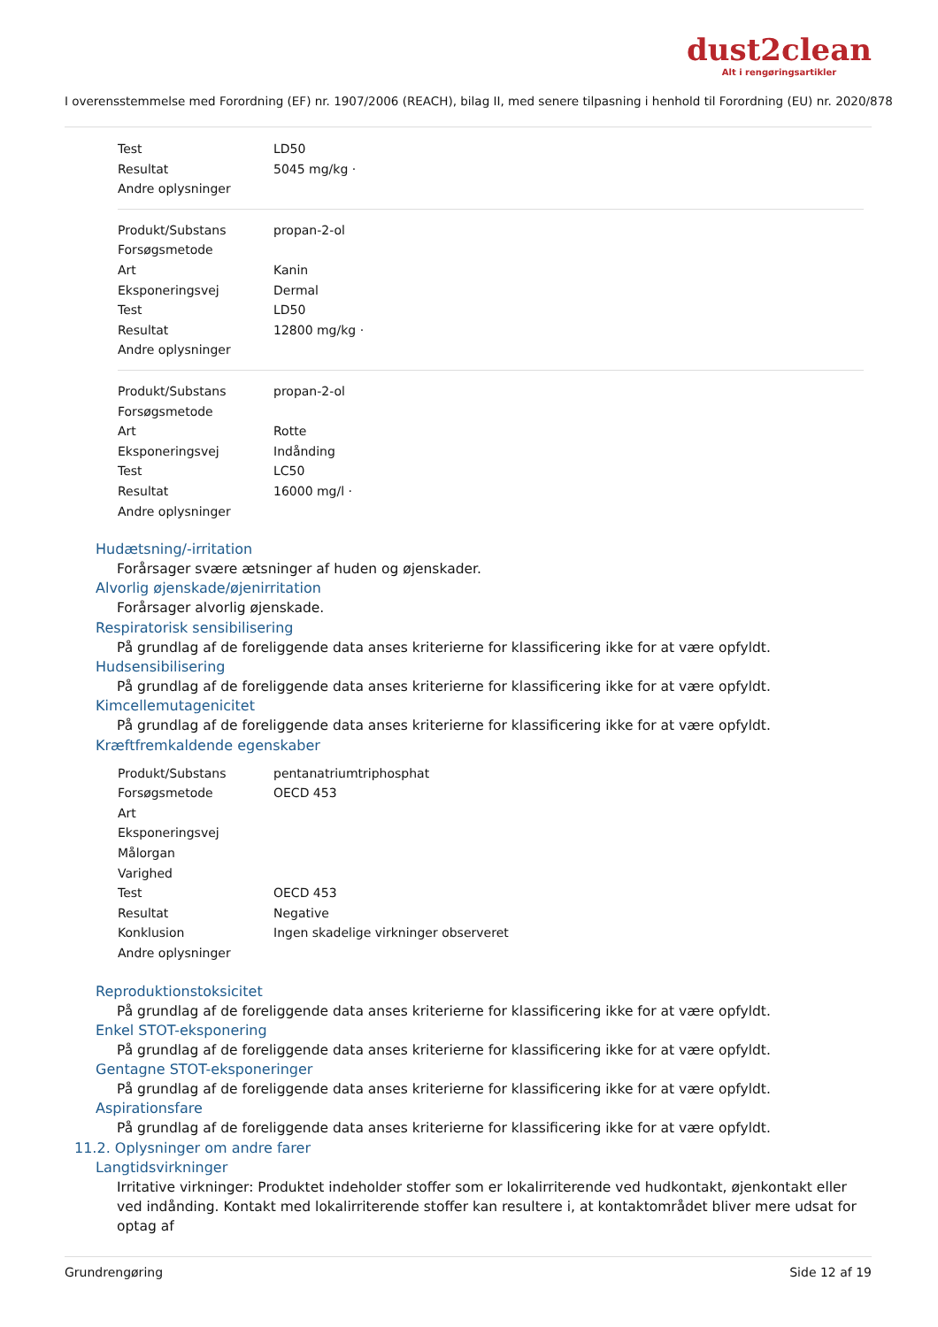dust2clean
Alt i rengøringsartikler
I overensstemmelse med Forordning (EF) nr. 1907/2006 (REACH), bilag II, med senere tilpasning i henhold til Forordning (EU) nr. 2020/878
| Test | LD50 |
| Resultat | 5045 mg/kg · |
| Andre oplysninger | |
| Produkt/Substans | propan-2-ol |
| Forsøgsmetode | |
| Art | Kanin |
| Eksponeringsvej | Dermal |
| Test | LD50 |
| Resultat | 12800 mg/kg · |
| Andre oplysninger | |
| Produkt/Substans | propan-2-ol |
| Forsøgsmetode | |
| Art | Rotte |
| Eksponeringsvej | Indånding |
| Test | LC50 |
| Resultat | 16000 mg/l · |
| Andre oplysninger | |
Hudætsning/-irritation
Forårsager svære ætsninger af huden og øjenskader.
Alvorlig øjenskade/øjenirritation
Forårsager alvorlig øjenskade.
Respiratorisk sensibilisering
På grundlag af de foreliggende data anses kriterierne for klassificering ikke for at være opfyldt.
Hudsensibilisering
På grundlag af de foreliggende data anses kriterierne for klassificering ikke for at være opfyldt.
Kimcellemutagenicitet
På grundlag af de foreliggende data anses kriterierne for klassificering ikke for at være opfyldt.
Kræftfremkaldende egenskaber
| Produkt/Substans | pentanatriumtriphosphat |
| Forsøgsmetode | OECD 453 |
| Art | |
| Eksponeringsvej | |
| Målorgan | |
| Varighed | |
| Test | OECD 453 |
| Resultat | Negative |
| Konklusion | Ingen skadelige virkninger observeret |
| Andre oplysninger | |
Reproduktionstoksicitet
På grundlag af de foreliggende data anses kriterierne for klassificering ikke for at være opfyldt.
Enkel STOT-eksponering
På grundlag af de foreliggende data anses kriterierne for klassificering ikke for at være opfyldt.
Gentagne STOT-eksponeringer
På grundlag af de foreliggende data anses kriterierne for klassificering ikke for at være opfyldt.
Aspirationsfare
På grundlag af de foreliggende data anses kriterierne for klassificering ikke for at være opfyldt.
11.2. Oplysninger om andre farer
Langtidsvirkninger
Irritative virkninger: Produktet indeholder stoffer som er lokalirriterende ved hudkontakt, øjenkontakt eller ved indånding. Kontakt med lokalirriterende stoffer kan resultere i, at kontaktområdet bliver mere udsat for optag af
Grundrengøring Side 12 af 19